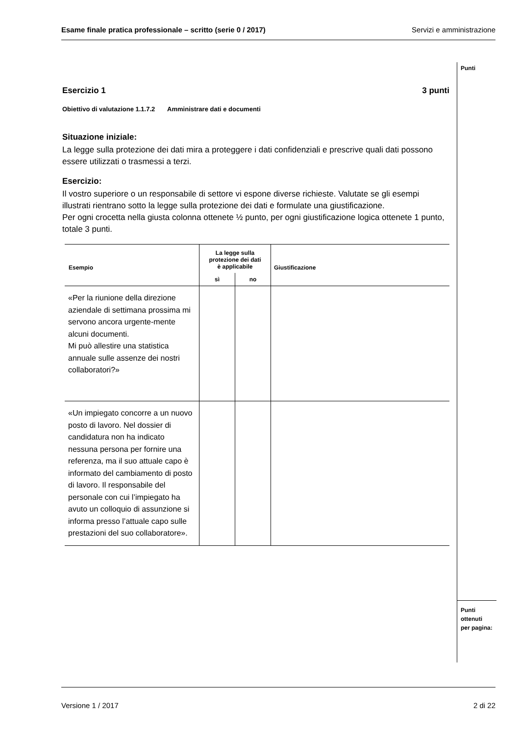Esame finale pratica professionale – scritto (serie 0 / 2017) Servizi e amministrazione
Punti
Punti
ottenuti
per pagina:
Esercizio 1 3 punti
Obiettivo di valutazione 1.1.7.2 Amministrare dati e documenti
Situazione iniziale:
La legge sulla protezione dei dati mira a proteggere i dati confidenziali e prescrive quali dati possono essere utilizzati o trasmessi a terzi.
Esercizio:
Il vostro superiore o un responsabile di settore vi espone diverse richieste. Valutate se gli esempi illustrati rientrano sotto la legge sulla protezione dei dati e formulate una giustificazione.
Per ogni crocetta nella giusta colonna ottenete ½ punto, per ogni giustificazione logica ottenete 1 punto, totale 3 punti.
| Esempio | La legge sulla protezione dei dati è applicabile | | Giustificazione |
| --- | --- | --- | --- |
| | sì | no | |
| «Per la riunione della direzione aziendale di settimana prossima mi servono ancora urgente-mente alcuni documenti. Mi può allestire una statistica annuale sulle assenze dei nostri collaboratori?» | | | |
| «Un impiegato concorre a un nuovo posto di lavoro. Nel dossier di candidatura non ha indicato nessuna persona per fornire una referenza, ma il suo attuale capo è informato del cambiamento di posto di lavoro. Il responsabile del personale con cui l’impiegato ha avuto un colloquio di assunzione si informa presso l’attuale capo sulle prestazioni del suo collaboratore». | | | |
Versione 1 / 2017 2 di 22